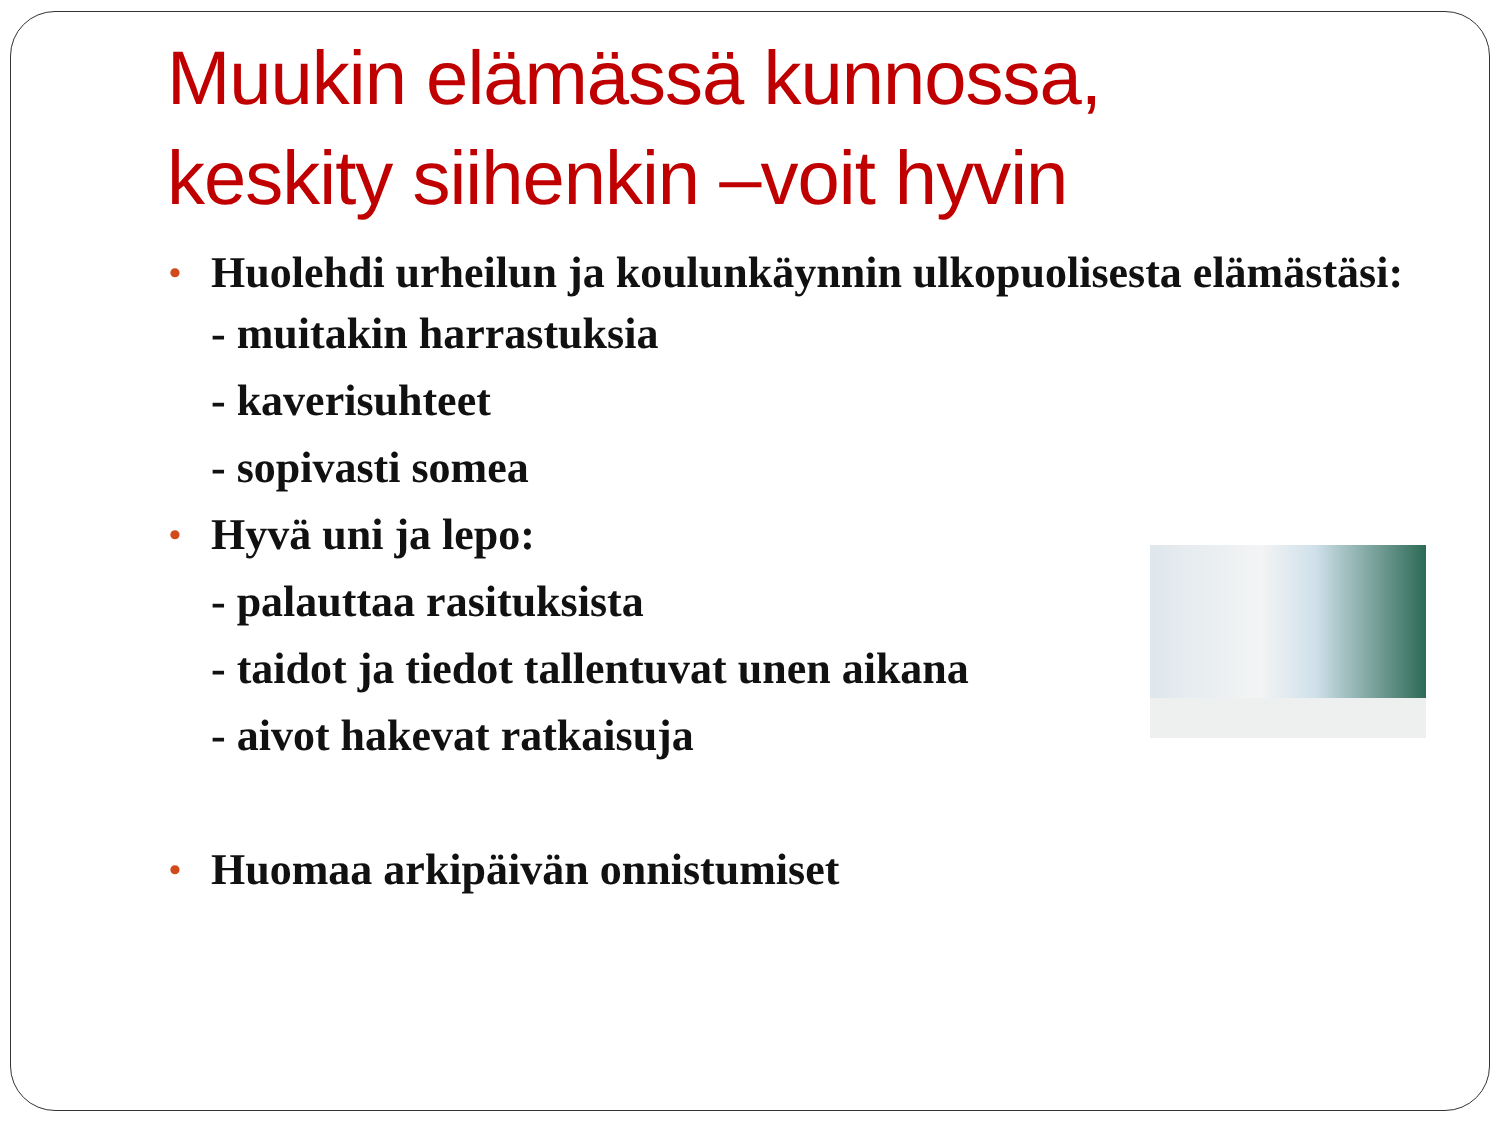Muukin elämässä kunnossa,
keskity siihenkin –voit hyvin
• Huolehdi urheilun ja koulunkäynnin ulkopuolisesta elämästäsi:
- muitakin harrastuksia
- kaverisuhteet
- sopivasti somea
• Hyvä uni ja lepo:
- palauttaa rasituksista
- taidot ja tiedot tallentuvat unen aikana
- aivot hakevat ratkaisuja
• Huomaa arkipäivän onnistumiset